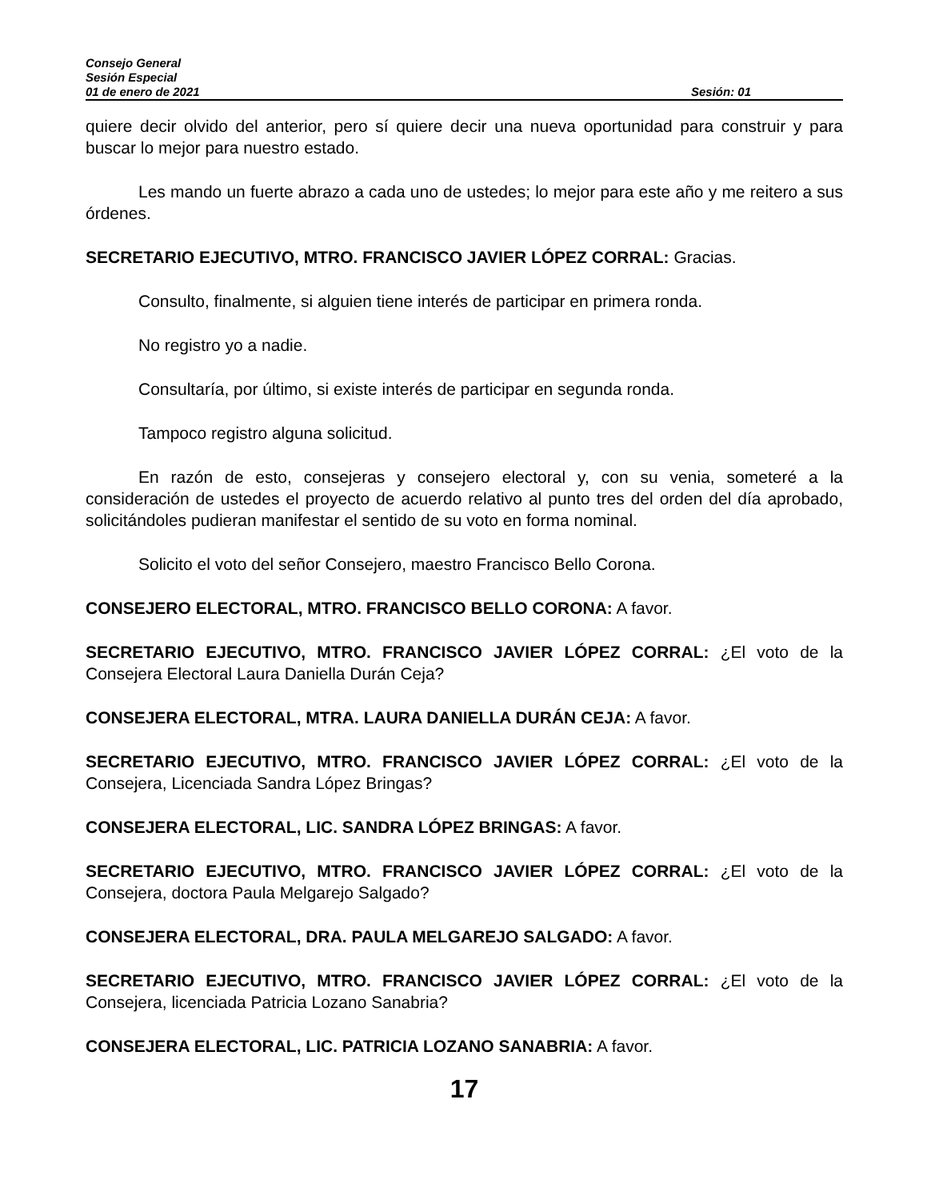Consejo General
Sesión Especial
01 de enero de 2021 Sesión: 01
quiere decir olvido del anterior, pero sí quiere decir una nueva oportunidad para construir y para buscar lo mejor para nuestro estado.
Les mando un fuerte abrazo a cada uno de ustedes; lo mejor para este año y me reitero a sus órdenes.
SECRETARIO EJECUTIVO, MTRO. FRANCISCO JAVIER LÓPEZ CORRAL: Gracias.
Consulto, finalmente, si alguien tiene interés de participar en primera ronda.
No registro yo a nadie.
Consultaría, por último, si existe interés de participar en segunda ronda.
Tampoco registro alguna solicitud.
En razón de esto, consejeras y consejero electoral y, con su venia, someteré a la consideración de ustedes el proyecto de acuerdo relativo al punto tres del orden del día aprobado, solicitándoles pudieran manifestar el sentido de su voto en forma nominal.
Solicito el voto del señor Consejero, maestro Francisco Bello Corona.
CONSEJERO ELECTORAL, MTRO. FRANCISCO BELLO CORONA: A favor.
SECRETARIO EJECUTIVO, MTRO. FRANCISCO JAVIER LÓPEZ CORRAL: ¿El voto de la Consejera Electoral Laura Daniella Durán Ceja?
CONSEJERA ELECTORAL, MTRA. LAURA DANIELLA DURÁN CEJA: A favor.
SECRETARIO EJECUTIVO, MTRO. FRANCISCO JAVIER LÓPEZ CORRAL: ¿El voto de la Consejera, Licenciada Sandra López Bringas?
CONSEJERA ELECTORAL, LIC. SANDRA LÓPEZ BRINGAS: A favor.
SECRETARIO EJECUTIVO, MTRO. FRANCISCO JAVIER LÓPEZ CORRAL: ¿El voto de la Consejera, doctora Paula Melgarejo Salgado?
CONSEJERA ELECTORAL, DRA. PAULA MELGAREJO SALGADO: A favor.
SECRETARIO EJECUTIVO, MTRO. FRANCISCO JAVIER LÓPEZ CORRAL: ¿El voto de la Consejera, licenciada Patricia Lozano Sanabria?
CONSEJERA ELECTORAL, LIC. PATRICIA LOZANO SANABRIA: A favor.
17